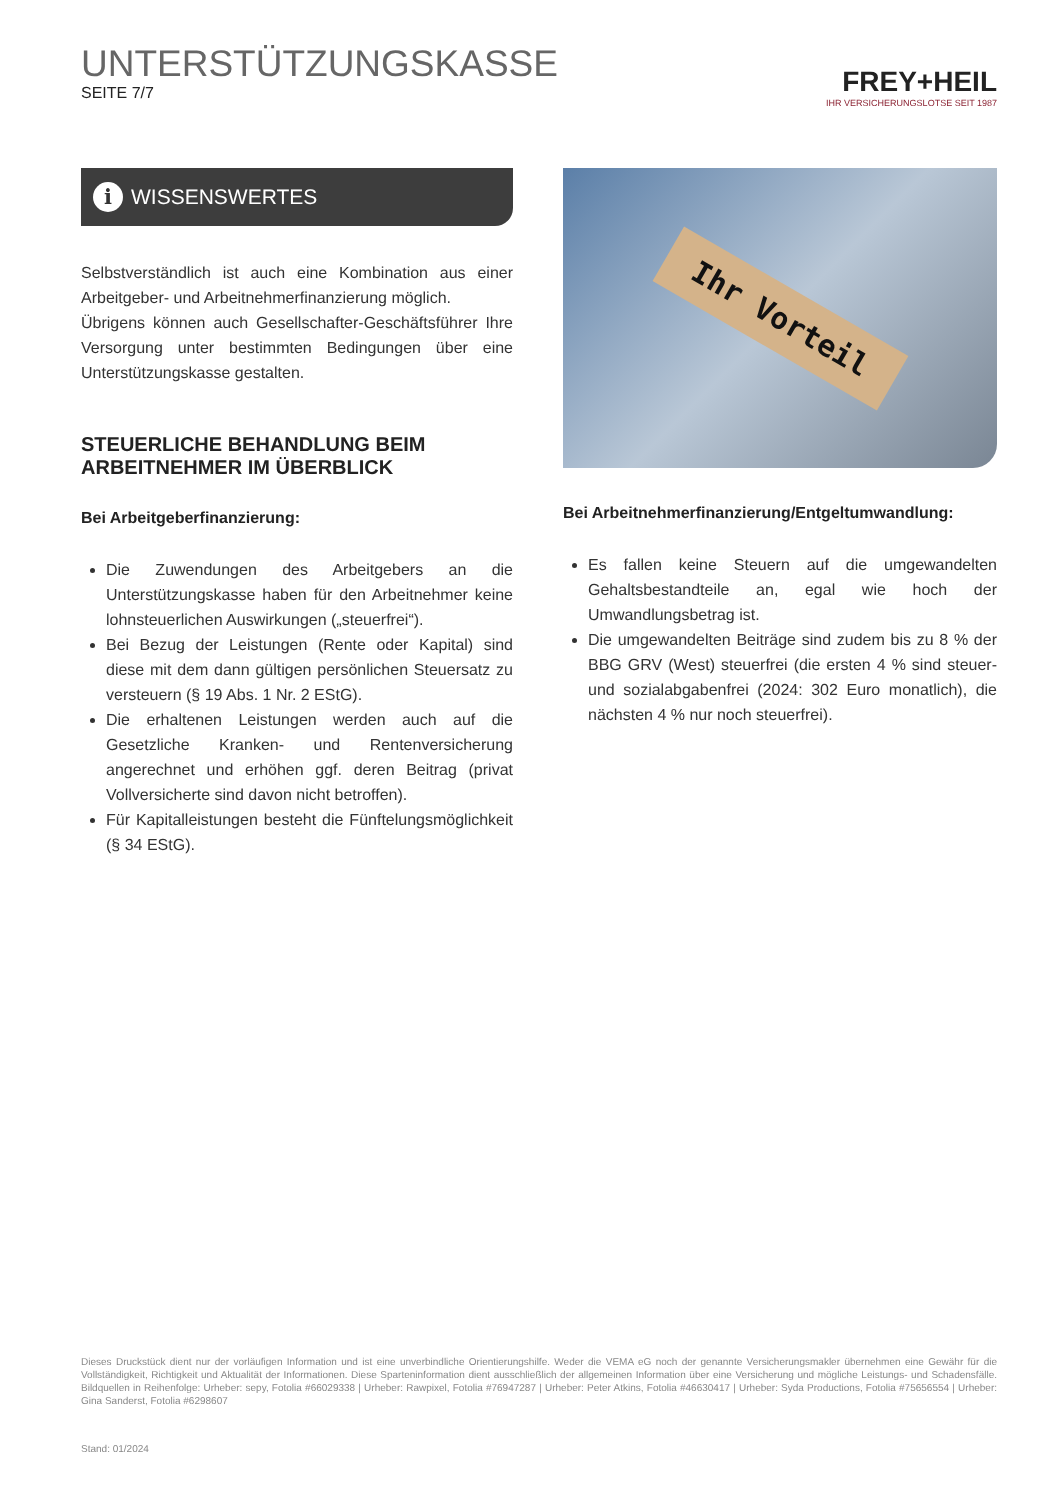UNTERSTÜTZUNGSKASSE
SEITE 7/7
FREY+HEIL
IHR VERSICHERUNGSLOTSE SEIT 1987
i WISSENSWERTES
Selbstverständlich ist auch eine Kombination aus einer Arbeitgeber- und Arbeitnehmerfinanzierung möglich.
Übrigens können auch Gesellschafter-Geschäftsführer Ihre Versorgung unter bestimmten Bedingungen über eine Unterstützungskasse gestalten.
STEUERLICHE BEHANDLUNG BEIM ARBEITNEHMER IM ÜBERBLICK
Bei Arbeitgeberfinanzierung:
Die Zuwendungen des Arbeitgebers an die Unterstützungskasse haben für den Arbeitnehmer keine lohnsteuerlichen Auswirkungen („steuerfrei“).
Bei Bezug der Leistungen (Rente oder Kapital) sind diese mit dem dann gültigen persönlichen Steuersatz zu versteuern (§ 19 Abs. 1 Nr. 2 EStG).
Die erhaltenen Leistungen werden auch auf die Gesetzliche Kranken- und Rentenversicherung angerechnet und erhöhen ggf. deren Beitrag (privat Vollversicherte sind davon nicht betroffen).
Für Kapitalleistungen besteht die Fünftelungsmöglichkeit (§ 34 EStG).
Ihr Vorteil
Bei Arbeitnehmerfinanzierung/Entgeltumwandlung:
Es fallen keine Steuern auf die umgewandelten Gehaltsbestandteile an, egal wie hoch der Umwandlungsbetrag ist.
Die umgewandelten Beiträge sind zudem bis zu 8 % der BBG GRV (West) steuerfrei (die ersten 4 % sind steuer- und sozialabgabenfrei (2024: 302 Euro monatlich), die nächsten 4 % nur noch steuerfrei).
Dieses Druckstück dient nur der vorläufigen Information und ist eine unverbindliche Orientierungshilfe. Weder die VEMA eG noch der genannte Versicherungsmakler übernehmen eine Gewähr für die Vollständigkeit, Richtigkeit und Aktualität der Informationen. Diese Sparteninformation dient ausschließlich der allgemeinen Information über eine Versicherung und mögliche Leistungs- und Schadensfälle. Bildquellen in Reihenfolge: Urheber: sepy, Fotolia #66029338 | Urheber: Rawpixel, Fotolia #76947287 | Urheber: Peter Atkins, Fotolia #46630417 | Urheber: Syda Productions, Fotolia #75656554 | Urheber: Gina Sanderst, Fotolia #6298607
Stand: 01/2024